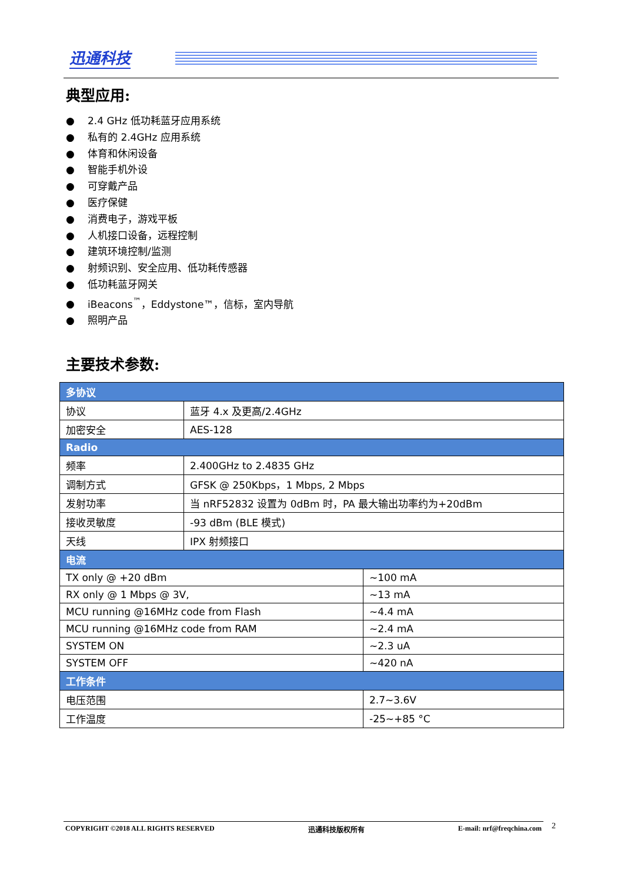迅通科技
典型应用:
● 2.4 GHz 低功耗蓝牙应用系统
● 私有的 2.4GHz 应用系统
● 体育和休闲设备
● 智能手机外设
● 可穿戴产品
● 医疗保健
● 消费电子，游戏平板
● 人机接口设备，远程控制
● 建筑环境控制/监测
● 射频识别、安全应用、低功耗传感器
● 低功耗蓝牙网关
● iBeacons<sup>™</sup>，Eddystone™，信标，室内导航
● 照明产品
主要技术参数:
| 多协议 | | |
| 协议 | 蓝牙 4.x 及更高/2.4GHz | |
| 加密安全 | AES-128 | |
| Radio | | |
| 频率 | 2.400GHz to 2.4835 GHz | |
| 调制方式 | GFSK @ 250Kbps，1 Mbps, 2 Mbps | |
| 发射功率 | 当 nRF52832 设置为 0dBm 时，PA 最大输出功率约为+20dBm | |
| 接收灵敏度 | -93 dBm (BLE 模式) | |
| 天线 | IPX 射频接口 | |
| 电流 | | |
| TX only @ +20 dBm | | ~100 mA |
| RX only @ 1 Mbps @ 3V, | | ~13 mA |
| MCU running @16MHz code from Flash | | ~4.4 mA |
| MCU running @16MHz code from RAM | | ~2.4 mA |
| SYSTEM ON | | ~2.3 uA |
| SYSTEM OFF | | ~420 nA |
| 工作条件 | | |
| 电压范围 | | 2.7~3.6V |
| 工作温度 | | -25~+85 °C |
COPYRIGHT ©2018 ALL RIGHTS RESERVED 迅通科技版权所有 E-mail: nrf@freqchina.com 2